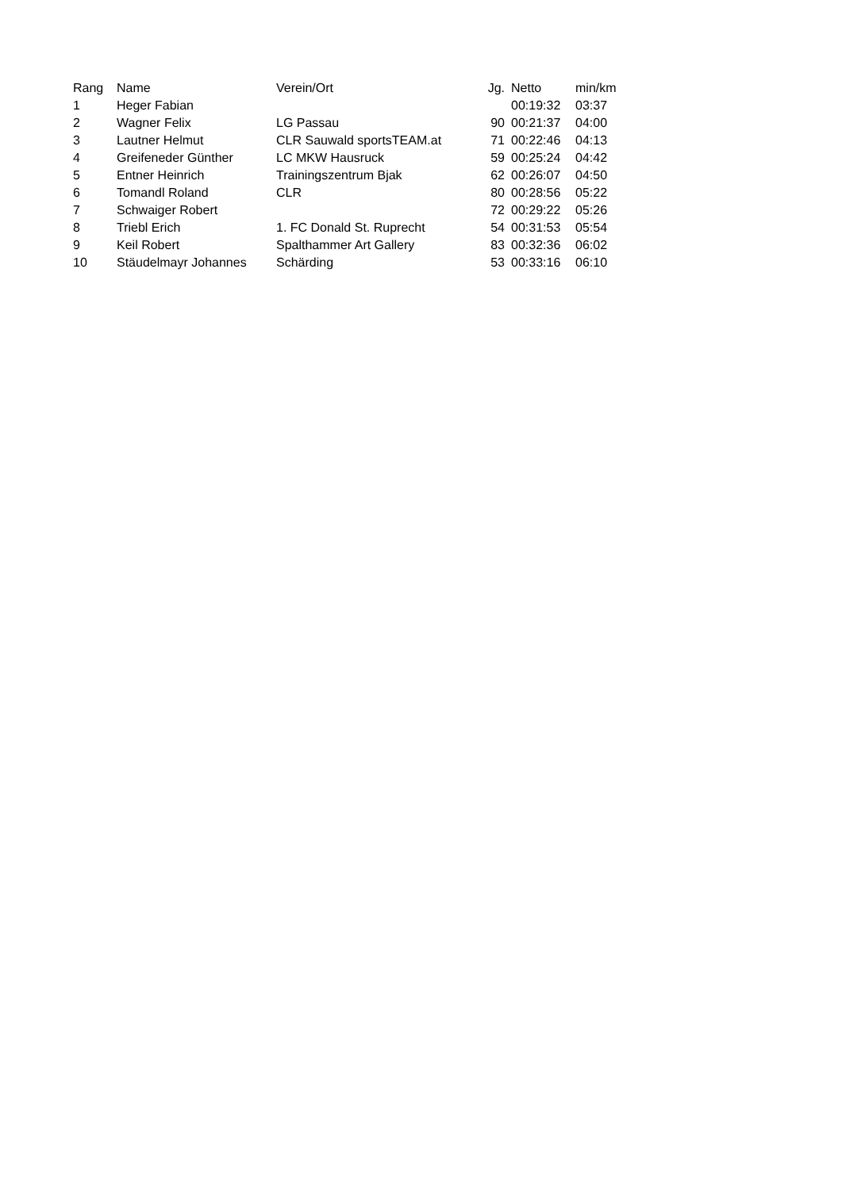| Rang | Name | Verein/Ort | Jg. | Netto | min/km |
| --- | --- | --- | --- | --- | --- |
| 1 | Heger Fabian | | | 00:19:32 | 03:37 |
| 2 | Wagner Felix | LG Passau | 90 | 00:21:37 | 04:00 |
| 3 | Lautner Helmut | CLR Sauwald sportsTEAM.at | 71 | 00:22:46 | 04:13 |
| 4 | Greifeneder Günther | LC MKW Hausruck | 59 | 00:25:24 | 04:42 |
| 5 | Entner Heinrich | Trainingszentrum Bjak | 62 | 00:26:07 | 04:50 |
| 6 | Tomandl Roland | CLR | 80 | 00:28:56 | 05:22 |
| 7 | Schwaiger Robert | | 72 | 00:29:22 | 05:26 |
| 8 | Triebl Erich | 1. FC Donald St. Ruprecht | 54 | 00:31:53 | 05:54 |
| 9 | Keil Robert | Spalthammer Art Gallery | 83 | 00:32:36 | 06:02 |
| 10 | Stäudelmayr Johannes | Schärding | 53 | 00:33:16 | 06:10 |